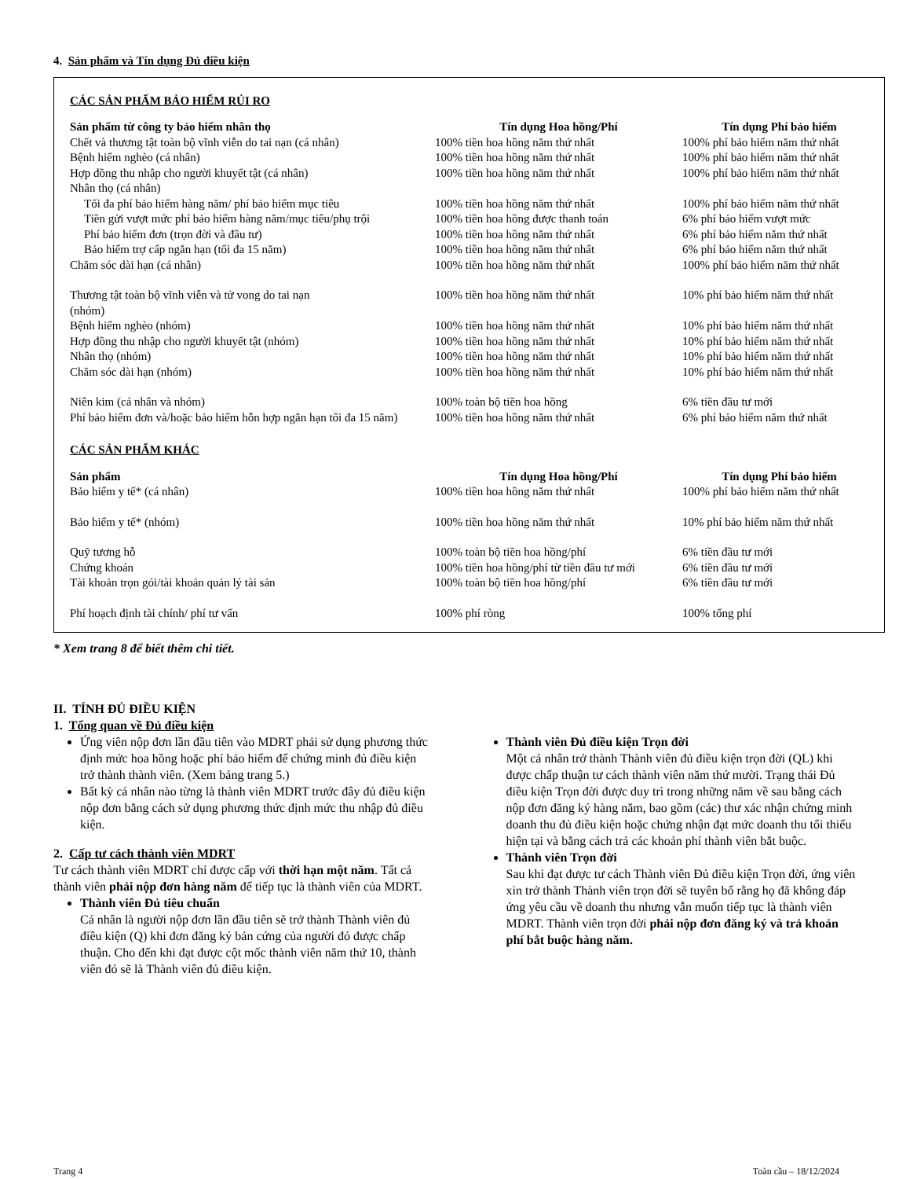4. Sản phẩm và Tín dụng Đủ điều kiện
CÁC SẢN PHẨM BẢO HIỂM RỦI RO
| Sản phẩm từ công ty bảo hiểm nhân thọ | Tín dụng Hoa hồng/Phí | Tín dụng Phí bảo hiểm |
| --- | --- | --- |
| Chết và thương tật toàn bộ vĩnh viễn do tai nạn (cá nhân) | 100% tiền hoa hồng năm thứ nhất | 100% phí bảo hiểm năm thứ nhất |
| Bệnh hiểm nghèo (cá nhân) | 100% tiền hoa hồng năm thứ nhất | 100% phí bảo hiểm năm thứ nhất |
| Hợp đồng thu nhập cho người khuyết tật (cá nhân) | 100% tiền hoa hồng năm thứ nhất | 100% phí bảo hiểm năm thứ nhất |
| Nhân thọ (cá nhân) | | |
| Tối đa phí bảo hiểm hàng năm/ phí bảo hiểm mục tiêu | 100% tiền hoa hồng năm thứ nhất | 100% phí bảo hiểm năm thứ nhất |
| Tiền gửi vượt mức phí bảo hiểm hàng năm/mục tiêu/phụ trội | 100% tiền hoa hồng được thanh toán | 6% phí bảo hiểm vượt mức |
| Phí bảo hiểm đơn (trọn đời và đầu tư) | 100% tiền hoa hồng năm thứ nhất | 6% phí bảo hiểm năm thứ nhất |
| Bảo hiểm trợ cấp ngắn hạn (tối đa 15 năm) | 100% tiền hoa hồng năm thứ nhất | 6% phí bảo hiểm năm thứ nhất |
| Chăm sóc dài hạn (cá nhân) | 100% tiền hoa hồng năm thứ nhất | 100% phí bảo hiểm năm thứ nhất |
| Thương tật toàn bộ vĩnh viễn và tử vong do tai nạn (nhóm) | 100% tiền hoa hồng năm thứ nhất | 10% phí bảo hiểm năm thứ nhất |
| Bệnh hiểm nghèo (nhóm) | 100% tiền hoa hồng năm thứ nhất | 10% phí bảo hiểm năm thứ nhất |
| Hợp đồng thu nhập cho người khuyết tật (nhóm) | 100% tiền hoa hồng năm thứ nhất | 10% phí bảo hiểm năm thứ nhất |
| Nhân thọ (nhóm) | 100% tiền hoa hồng năm thứ nhất | 10% phí bảo hiểm năm thứ nhất |
| Chăm sóc dài hạn (nhóm) | 100% tiền hoa hồng năm thứ nhất | 10% phí bảo hiểm năm thứ nhất |
| Niên kim (cá nhân và nhóm) | 100% toàn bộ tiền hoa hồng | 6% tiền đầu tư mới |
| Phí bảo hiểm đơn và/hoặc bảo hiểm hỗn hợp ngắn hạn tối đa 15 năm) | 100% tiền hoa hồng năm thứ nhất | 6% phí bảo hiểm năm thứ nhất |
CÁC SẢN PHẨM KHÁC
| Sản phẩm | Tín dụng Hoa hồng/Phí | Tín dụng Phí bảo hiểm |
| --- | --- | --- |
| Bảo hiểm y tế* (cá nhân) | 100% tiền hoa hồng năm thứ nhất | 100% phí bảo hiểm năm thứ nhất |
| Bảo hiểm y tế* (nhóm) | 100% tiền hoa hồng năm thứ nhất | 10% phí bảo hiểm năm thứ nhất |
| Quỹ tương hỗ | 100% toàn bộ tiền hoa hồng/phí | 6% tiền đầu tư mới |
| Chứng khoán | 100% tiền hoa hồng/phí từ tiền đầu tư mới | 6% tiền đầu tư mới |
| Tài khoản trọn gói/tài khoản quản lý tài sản | 100% toàn bộ tiền hoa hồng/phí | 6% tiền đầu tư mới |
| Phí hoạch định tài chính/ phí tư vấn | 100% phí ròng | 100% tổng phí |
* Xem trang 8 để biết thêm chi tiết.
II. TÍNH ĐỦ ĐIỀU KIỆN
1. Tổng quan về Đủ điều kiện
Ứng viên nộp đơn lần đầu tiên vào MDRT phải sử dụng phương thức định mức hoa hồng hoặc phí bảo hiểm để chứng minh đủ điều kiện trở thành thành viên. (Xem bảng trang 5.)
Bất kỳ cá nhân nào từng là thành viên MDRT trước đây đủ điều kiện nộp đơn bằng cách sử dụng phương thức định mức thu nhập đủ điều kiện.
2. Cấp tư cách thành viên MDRT
Tư cách thành viên MDRT chỉ được cấp với thời hạn một năm. Tất cả thành viên phải nộp đơn hàng năm để tiếp tục là thành viên của MDRT.
Thành viên Đủ tiêu chuẩn
Cá nhân là người nộp đơn lần đầu tiên sẽ trở thành Thành viên đủ điều kiện (Q) khi đơn đăng ký bản cứng của người đó được chấp thuận. Cho đến khi đạt được cột mốc thành viên năm thứ 10, thành viên đó sẽ là Thành viên đủ điều kiện.
Thành viên Đủ điều kiện Trọn đời
Một cá nhân trở thành Thành viên đủ điều kiện trọn đời (QL) khi được chấp thuận tư cách thành viên năm thứ mười. Trạng thái Đủ điều kiện Trọn đời được duy trì trong những năm về sau bằng cách nộp đơn đăng ký hàng năm, bao gồm (các) thư xác nhận chứng minh doanh thu đủ điều kiện hoặc chứng nhận đạt mức doanh thu tối thiểu hiện tại và bằng cách trả các khoản phí thành viên bắt buộc.
Thành viên Trọn đời
Sau khi đạt được tư cách Thành viên Đủ điều kiện Trọn đời, ứng viên xin trở thành Thành viên trọn đời sẽ tuyên bố rằng họ đã không đáp ứng yêu cầu về doanh thu nhưng vẫn muốn tiếp tục là thành viên MDRT. Thành viên trọn đời phải nộp đơn đăng ký và trả khoản phí bắt buộc hàng năm.
Trang 4 Toàn cầu – 18/12/2024